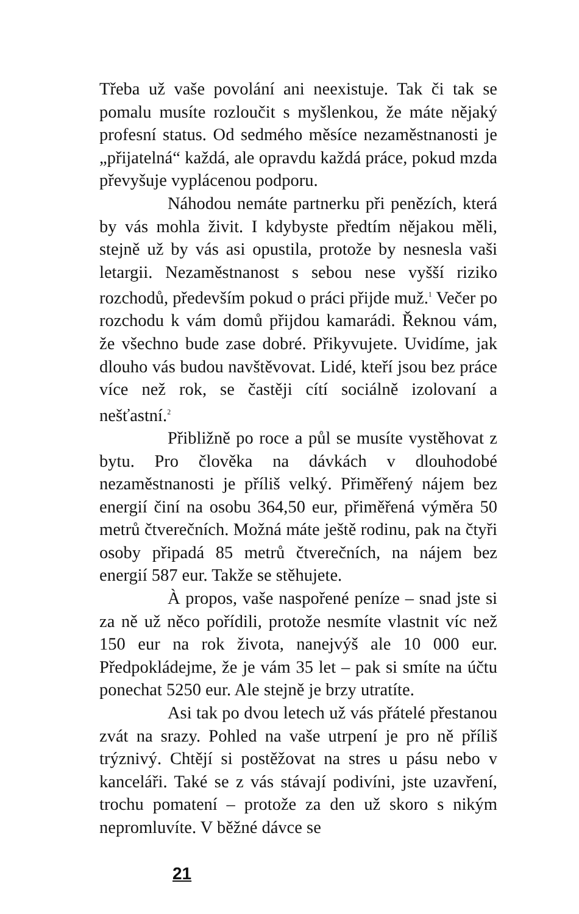Třeba už vaše povolání ani neexistuje. Tak či tak se pomalu musíte rozloučit s myšlenkou, že máte nějaký profesní status. Od sedmého měsíce nezaměstnanosti je „přijatelná“ každá, ale opravdu každá práce, pokud mzda převyšuje vyplácenou podporu.
Náhodou nemáte partnerku při penězích, která by vás mohla živit. I kdybyste předtím nějakou měli, stejně už by vás asi opustila, protože by nesnesla vaši letargii. Nezaměstnanost s sebou nese vyšší riziko rozchodů, především pokud o práci přijde muž.<sup>1</sup> Večer po rozchodu k vám domů přijdou kamarádi. Řeknou vám, že všechno bude zase dobré. Přikyvujete. Uvidíme, jak dlouho vás budou navštěvovat. Lidé, kteří jsou bez práce více než rok, se častěji cítí sociálně izolovaní a nešťastní.<sup>2</sup>
Přibližně po roce a půl se musíte vystěhovat z bytu. Pro člověka na dávkách v dlouhodobé nezaměstnanosti je příliš velký. Přiměřený nájem bez energií činí na osobu 364,50 eur, přiměřená výměra 50 metrů čtverečních. Možná máte ještě rodinu, pak na čtyři osoby připadá 85 metrů čtverečních, na nájem bez energií 587 eur. Takže se stěhujete.
À propos, vaše naspořené peníze – snad jste si za ně už něco pořídili, protože nesmíte vlastnit víc než 150 eur na rok života, nanejvýš ale 10 000 eur. Předpokládejme, že je vám 35 let – pak si smíte na účtu ponechat 5250 eur. Ale stejně je brzy utratíte.
Asi tak po dvou letech už vás přátelé přestanou zvát na srazy. Pohled na vaše utrpení je pro ně příliš trýznivý. Chtějí si postěžovat na stres u pásu nebo v kanceláři. Také se z vás stávají podivíni, jste uzavření, trochu pomatení – protože za den už skoro s nikým nepromluvíte. V běžné dávce se
21